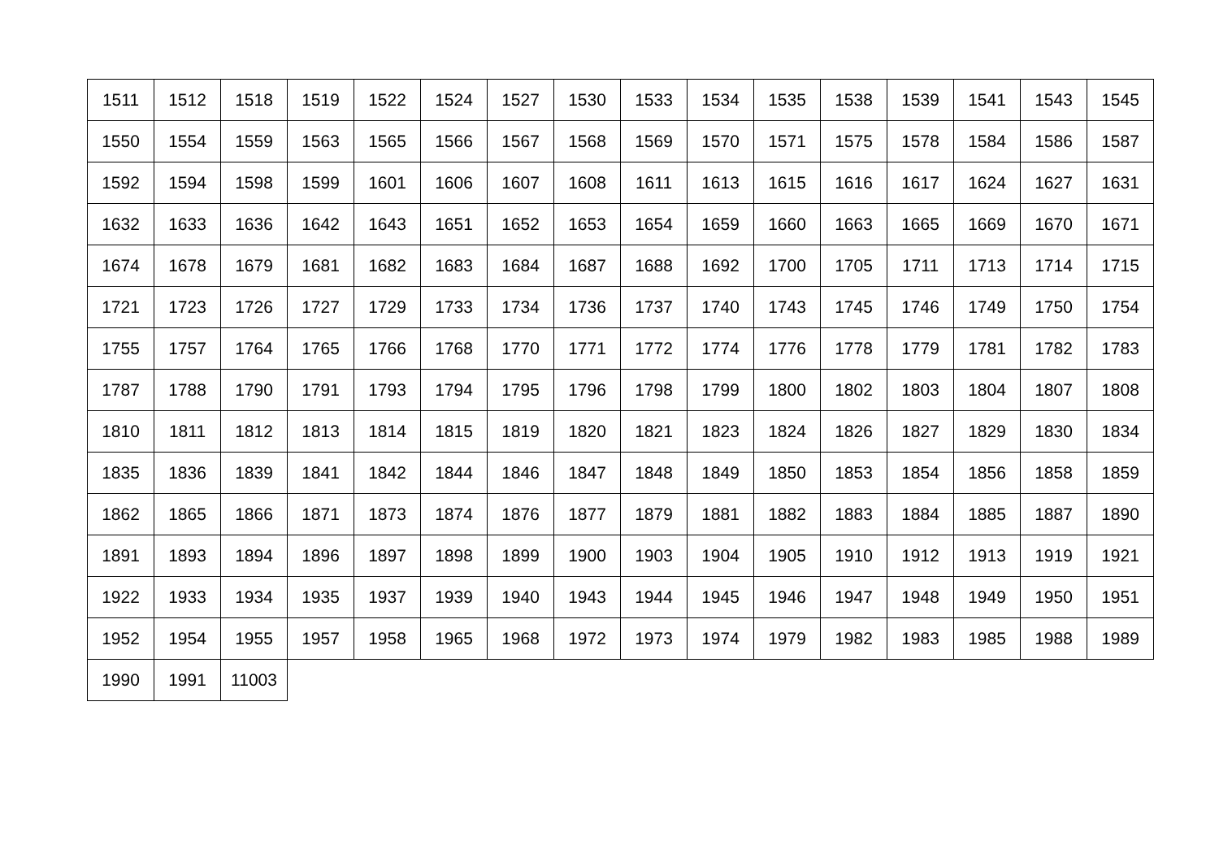| 1511 | 1512 | 1518 | 1519 | 1522 | 1524 | 1527 | 1530 | 1533 | 1534 | 1535 | 1538 | 1539 | 1541 | 1543 | 1545 |
| 1550 | 1554 | 1559 | 1563 | 1565 | 1566 | 1567 | 1568 | 1569 | 1570 | 1571 | 1575 | 1578 | 1584 | 1586 | 1587 |
| 1592 | 1594 | 1598 | 1599 | 1601 | 1606 | 1607 | 1608 | 1611 | 1613 | 1615 | 1616 | 1617 | 1624 | 1627 | 1631 |
| 1632 | 1633 | 1636 | 1642 | 1643 | 1651 | 1652 | 1653 | 1654 | 1659 | 1660 | 1663 | 1665 | 1669 | 1670 | 1671 |
| 1674 | 1678 | 1679 | 1681 | 1682 | 1683 | 1684 | 1687 | 1688 | 1692 | 1700 | 1705 | 1711 | 1713 | 1714 | 1715 |
| 1721 | 1723 | 1726 | 1727 | 1729 | 1733 | 1734 | 1736 | 1737 | 1740 | 1743 | 1745 | 1746 | 1749 | 1750 | 1754 |
| 1755 | 1757 | 1764 | 1765 | 1766 | 1768 | 1770 | 1771 | 1772 | 1774 | 1776 | 1778 | 1779 | 1781 | 1782 | 1783 |
| 1787 | 1788 | 1790 | 1791 | 1793 | 1794 | 1795 | 1796 | 1798 | 1799 | 1800 | 1802 | 1803 | 1804 | 1807 | 1808 |
| 1810 | 1811 | 1812 | 1813 | 1814 | 1815 | 1819 | 1820 | 1821 | 1823 | 1824 | 1826 | 1827 | 1829 | 1830 | 1834 |
| 1835 | 1836 | 1839 | 1841 | 1842 | 1844 | 1846 | 1847 | 1848 | 1849 | 1850 | 1853 | 1854 | 1856 | 1858 | 1859 |
| 1862 | 1865 | 1866 | 1871 | 1873 | 1874 | 1876 | 1877 | 1879 | 1881 | 1882 | 1883 | 1884 | 1885 | 1887 | 1890 |
| 1891 | 1893 | 1894 | 1896 | 1897 | 1898 | 1899 | 1900 | 1903 | 1904 | 1905 | 1910 | 1912 | 1913 | 1919 | 1921 |
| 1922 | 1933 | 1934 | 1935 | 1937 | 1939 | 1940 | 1943 | 1944 | 1945 | 1946 | 1947 | 1948 | 1949 | 1950 | 1951 |
| 1952 | 1954 | 1955 | 1957 | 1958 | 1965 | 1968 | 1972 | 1973 | 1974 | 1979 | 1982 | 1983 | 1985 | 1988 | 1989 |
| 1990 | 1991 | 11003 | | | | | | | | | | | | | |